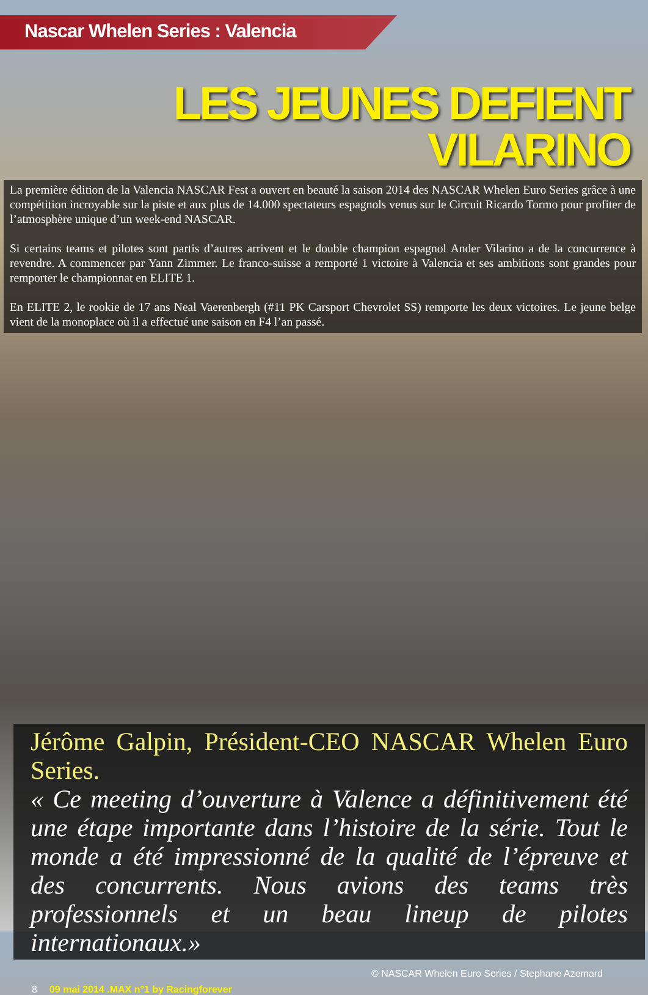Nascar Whelen Series : Valencia
LES JEUNES DEFIENT VILARINO
La première édition de la Valencia NASCAR Fest a ouvert en beauté la saison 2014 des NASCAR Whelen Euro Series grâce à une compétition incroyable sur la piste et aux plus de 14.000 spectateurs espagnols venus sur le Circuit Ricardo Tormo pour profiter de l’atmosphère unique d’un week-end NASCAR.
Si certains teams et pilotes sont partis d’autres arrivent et le double champion espagnol Ander Vilarino a de la concurrence à revendre. A commencer par Yann Zimmer. Le franco-suisse a remporté 1 victoire à Valencia et ses ambitions sont grandes pour remporter le championnat en ELITE 1.
En ELITE 2, le rookie de 17 ans Neal Vaerenbergh (#11 PK Carsport Chevrolet SS) remporte les deux victoires. Le jeune belge vient de la monoplace où il a effectué une saison en F4 l’an passé.
Jérôme Galpin, Président-CEO NASCAR Whelen Euro Series.
« Ce meeting d’ouverture à Valence a définitivement été une étape importante dans l’histoire de la série. Tout le monde a été impressionné de la qualité de l’épreuve et des concurrents. Nous avions des teams très professionnels et un beau lineup de pilotes internationaux.»
© NASCAR Whelen Euro Series / Stephane Azemard
8 09 mai 2014 .MAX n°1 by Racingforever